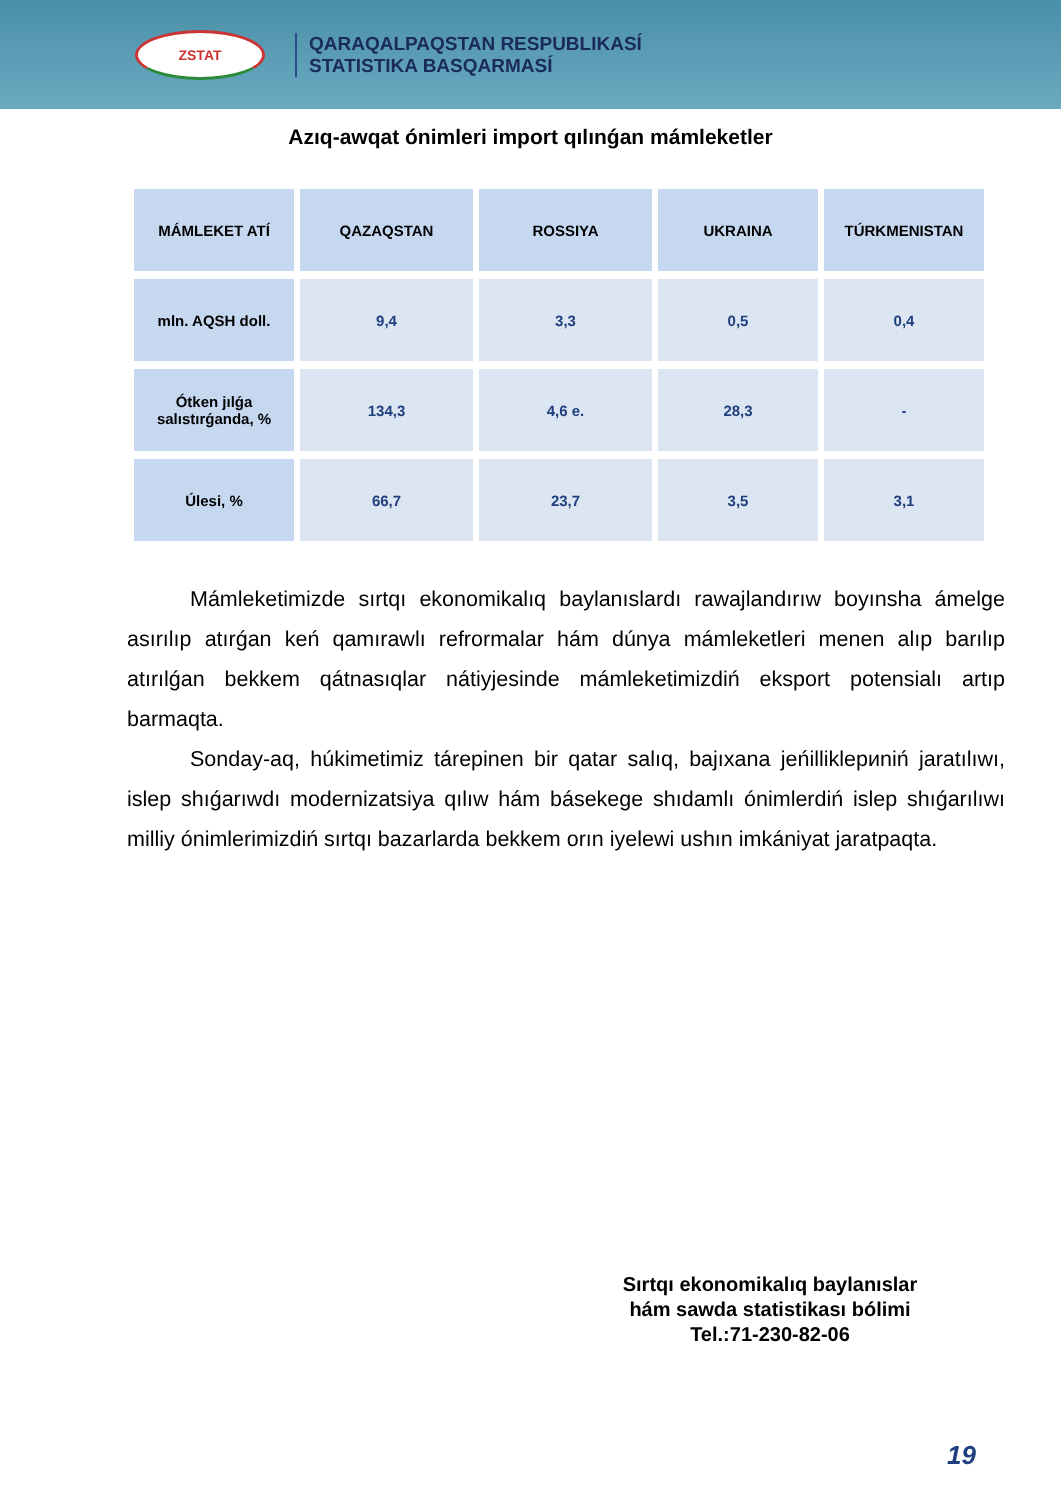ZSTAT
QARAQALPAQSTAN RESPUBLIKASÍ
STATISTIKA BASQARMASÍ
Azıq-awqat ónimleri import qılınǵan mámleketler
| MÁMLEKET ATÍ | QAZAQSTAN | ROSSIYA | UKRAINA | TÚRKMENISTAN |
| --- | --- | --- | --- | --- |
| mln. AQSH doll. | 9,4 | 3,3 | 0,5 | 0,4 |
| Ótken jılǵa salıstırǵanda, % | 134,3 | 4,6 e. | 28,3 | - |
| Úlesi, % | 66,7 | 23,7 | 3,5 | 3,1 |
Mámleketimizde sırtqı ekonomikalıq baylanıslardı rawajlandırıw boyınsha ámelge asırılıp atırǵan keń qamırawlı refrormalar hám dúnya mámleketleri menen alıp barılıp atırılǵan bekkem qátnasıqlar nátiyjesinde mámleketimizdiń eksport potensialı artıp barmaqta.
Sonday-aq, húkimetimiz tárepinen bir qatar salıq, bajıxana jeńilliklериniń jaratılıwı, islep shıǵarıwdı modernizatsiya qılıw hám básekege shıdamlı ónimlerdiń islep shıǵarılıwı milliy ónimlerimizdiń sırtqı bazarlarda bekkem orın iyelewi ushın imkániyat jaratpaqta.
Sırtqı ekonomikalıq baylanıslar
hám sawda statistikası bólimi
Tel.:71-230-82-06
19